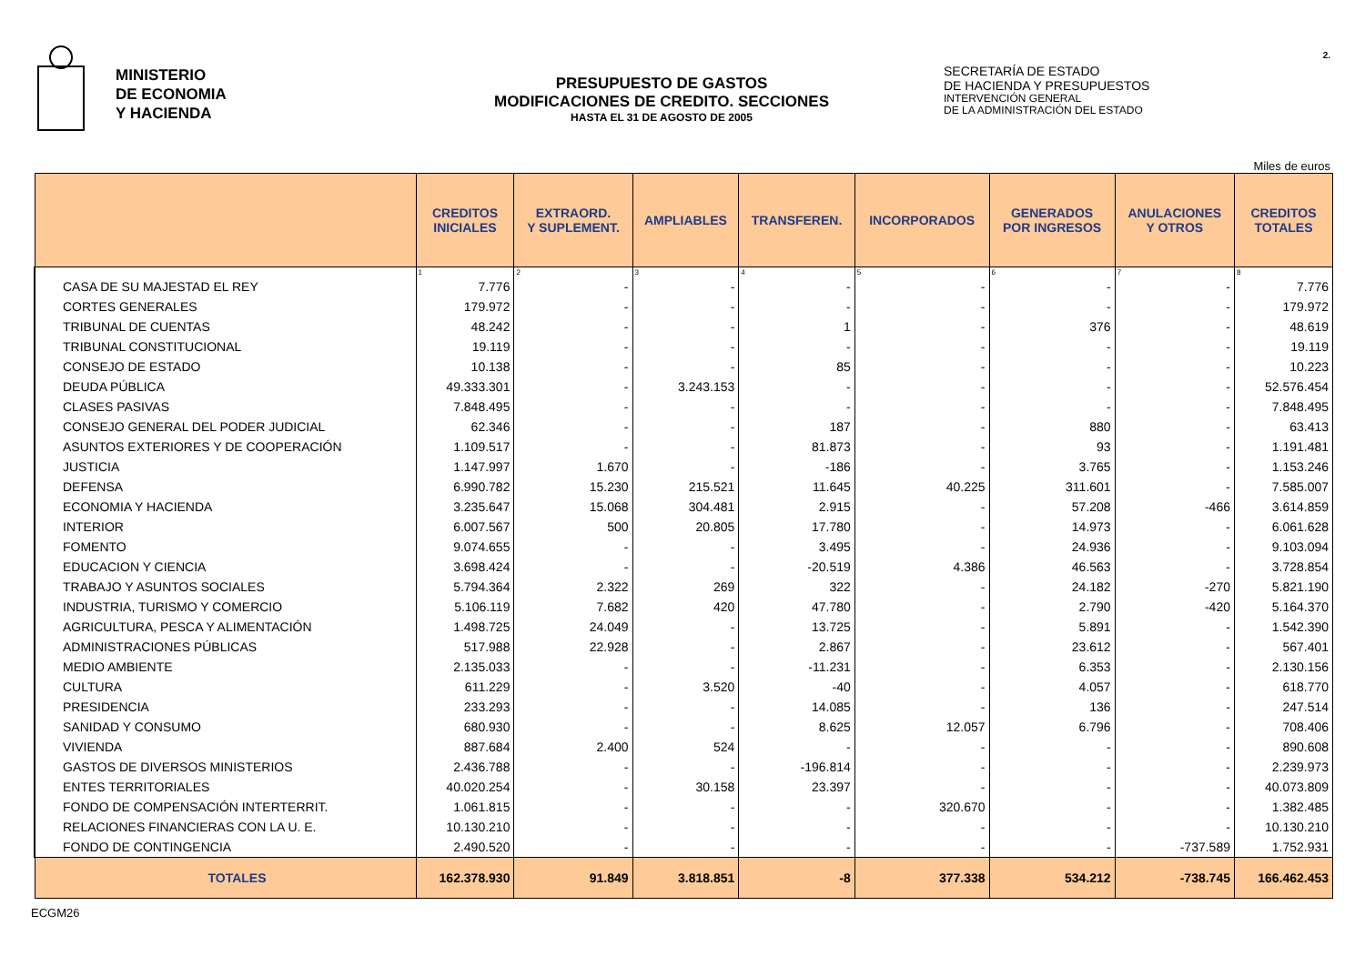MINISTERIO
DE ECONOMIA
Y HACIENDA
PRESUPUESTO DE GASTOS
MODIFICACIONES DE CREDITO. SECCIONES
HASTA EL 31 DE AGOSTO DE 2005
SECRETARÍA DE ESTADO
DE HACIENDA Y PRESUPUESTOS
INTERVENCIÓN GENERAL
DE LA ADMINISTRACIÓN DEL ESTADO
2.
Miles de euros
| | CREDITOS INICIALES | EXTRAORD. Y SUPLEMENT. | AMPLIABLES | TRANSFEREN. | INCORPORADOS | GENERADOS POR INGRESOS | ANULACIONES Y OTROS | CREDITOS TOTALES |
| --- | --- | --- | --- | --- | --- | --- | --- | --- |
| | 1 | 2 | 3 | 4 | 5 | 6 | 7 | 8 |
| CASA DE SU MAJESTAD EL REY | 7.776 | - | - | - | - | - | - | 7.776 |
| CORTES GENERALES | 179.972 | - | - | - | - | - | - | 179.972 |
| TRIBUNAL DE CUENTAS | 48.242 | - | - | 1 | - | 376 | - | 48.619 |
| TRIBUNAL CONSTITUCIONAL | 19.119 | - | - | - | - | - | - | 19.119 |
| CONSEJO DE ESTADO | 10.138 | - | - | 85 | - | - | - | 10.223 |
| DEUDA PÚBLICA | 49.333.301 | - | 3.243.153 | - | - | - | - | 52.576.454 |
| CLASES PASIVAS | 7.848.495 | - | - | - | - | - | - | 7.848.495 |
| CONSEJO GENERAL DEL PODER JUDICIAL | 62.346 | - | - | 187 | - | 880 | - | 63.413 |
| ASUNTOS EXTERIORES Y DE COOPERACIÓN | 1.109.517 | - | - | 81.873 | - | 93 | - | 1.191.481 |
| JUSTICIA | 1.147.997 | 1.670 | - | -186 | - | 3.765 | - | 1.153.246 |
| DEFENSA | 6.990.782 | 15.230 | 215.521 | 11.645 | 40.225 | 311.601 | - | 7.585.007 |
| ECONOMIA Y HACIENDA | 3.235.647 | 15.068 | 304.481 | 2.915 | - | 57.208 | -466 | 3.614.859 |
| INTERIOR | 6.007.567 | 500 | 20.805 | 17.780 | - | 14.973 | - | 6.061.628 |
| FOMENTO | 9.074.655 | - | - | 3.495 | - | 24.936 | - | 9.103.094 |
| EDUCACION Y CIENCIA | 3.698.424 | - | - | -20.519 | 4.386 | 46.563 | - | 3.728.854 |
| TRABAJO Y ASUNTOS SOCIALES | 5.794.364 | 2.322 | 269 | 322 | - | 24.182 | -270 | 5.821.190 |
| INDUSTRIA, TURISMO Y COMERCIO | 5.106.119 | 7.682 | 420 | 47.780 | - | 2.790 | -420 | 5.164.370 |
| AGRICULTURA, PESCA Y ALIMENTACIÓN | 1.498.725 | 24.049 | - | 13.725 | - | 5.891 | - | 1.542.390 |
| ADMINISTRACIONES PÚBLICAS | 517.988 | 22.928 | - | 2.867 | - | 23.612 | - | 567.401 |
| MEDIO AMBIENTE | 2.135.033 | - | - | -11.231 | - | 6.353 | - | 2.130.156 |
| CULTURA | 611.229 | - | 3.520 | -40 | - | 4.057 | - | 618.770 |
| PRESIDENCIA | 233.293 | - | - | 14.085 | - | 136 | - | 247.514 |
| SANIDAD Y CONSUMO | 680.930 | - | - | 8.625 | 12.057 | 6.796 | - | 708.406 |
| VIVIENDA | 887.684 | 2.400 | 524 | - | - | - | - | 890.608 |
| GASTOS DE DIVERSOS MINISTERIOS | 2.436.788 | - | - | -196.814 | - | - | - | 2.239.973 |
| ENTES TERRITORIALES | 40.020.254 | - | 30.158 | 23.397 | - | - | - | 40.073.809 |
| FONDO DE COMPENSACIÓN INTERTERRIT. | 1.061.815 | - | - | - | 320.670 | - | - | 1.382.485 |
| RELACIONES FINANCIERAS CON LA U. E. | 10.130.210 | - | - | - | - | - | - | 10.130.210 |
| FONDO DE CONTINGENCIA | 2.490.520 | - | - | - | - | - | -737.589 | 1.752.931 |
| TOTALES | 162.378.930 | 91.849 | 3.818.851 | -8 | 377.338 | 534.212 | -738.745 | 166.462.453 |
ECGM26